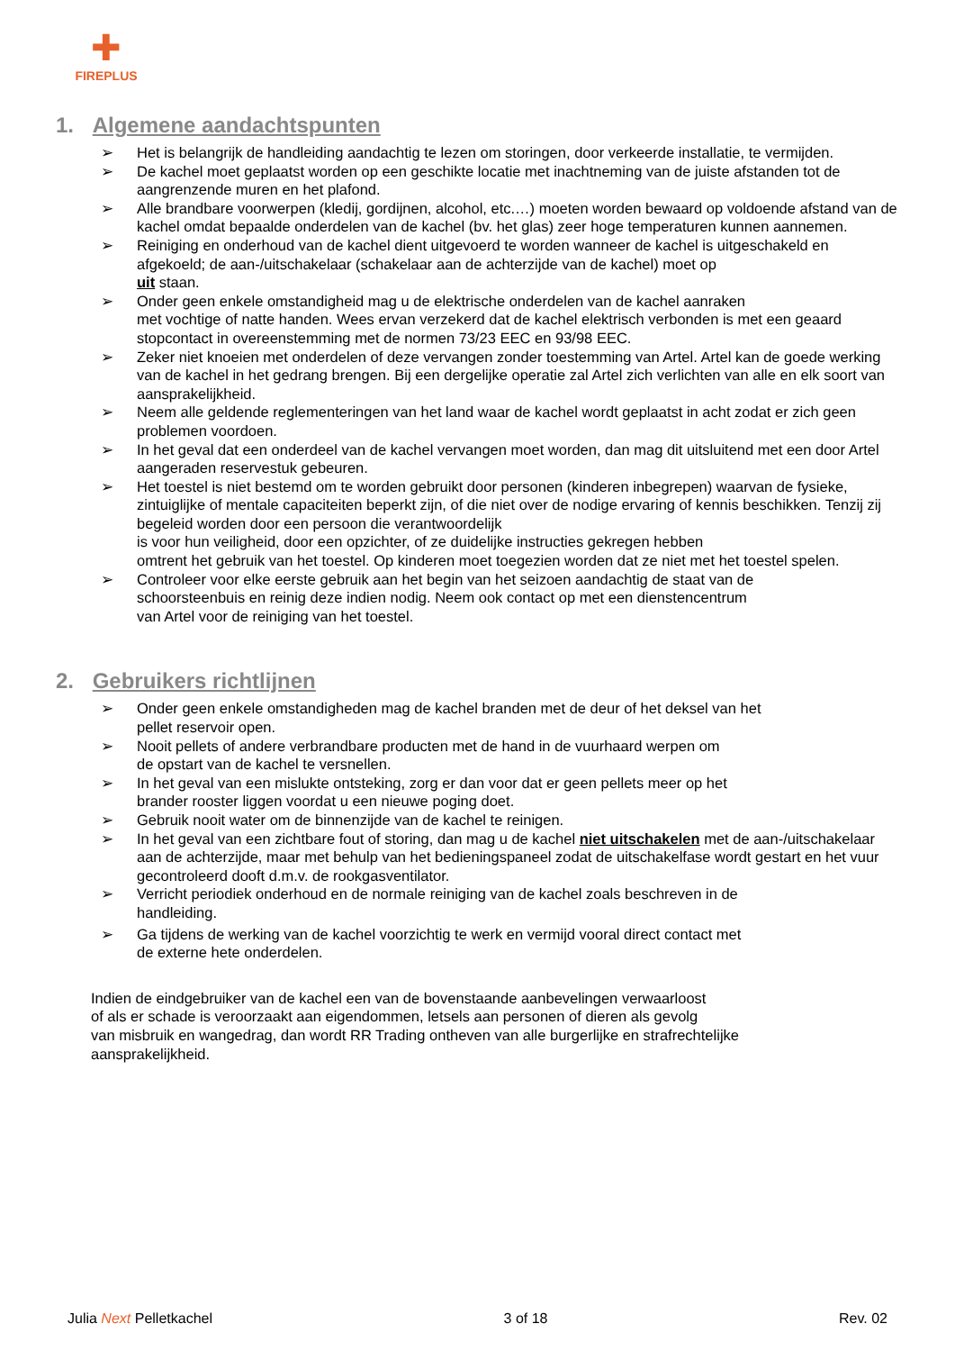✚
FIREPLUS
1. Algemene aandachtspunten
Het is belangrijk de handleiding aandachtig te lezen om storingen, door verkeerde installatie, te vermijden.
De kachel moet geplaatst worden op een geschikte locatie met inachtneming van de juiste afstanden tot de aangrenzende muren en het plafond.
Alle brandbare voorwerpen (kledij, gordijnen, alcohol, etc.…) moeten worden bewaard op voldoende afstand van de kachel omdat bepaalde onderdelen van de kachel (bv. het glas) zeer hoge temperaturen kunnen aannemen.
Reiniging en onderhoud van de kachel dient uitgevoerd te worden wanneer de kachel is uitgeschakeld en afgekoeld; de aan-/uitschakelaar (schakelaar aan de achterzijde van de kachel) moet op
uit staan.
Onder geen enkele omstandigheid mag u de elektrische onderdelen van de kachel aanraken
met vochtige of natte handen. Wees ervan verzekerd dat de kachel elektrisch verbonden is met een geaard stopcontact in overeenstemming met de normen 73/23 EEC en 93/98 EEC.
Zeker niet knoeien met onderdelen of deze vervangen zonder toestemming van Artel. Artel kan de goede werking van de kachel in het gedrang brengen. Bij een dergelijke operatie zal Artel zich verlichten van alle en elk soort van aansprakelijkheid.
Neem alle geldende reglementeringen van het land waar de kachel wordt geplaatst in acht zodat er zich geen problemen voordoen.
In het geval dat een onderdeel van de kachel vervangen moet worden, dan mag dit uitsluitend met een door Artel aangeraden reservestuk gebeuren.
Het toestel is niet bestemd om te worden gebruikt door personen (kinderen inbegrepen) waarvan de fysieke, zintuiglijke of mentale capaciteiten beperkt zijn, of die niet over de nodige ervaring of kennis beschikken. Tenzij zij begeleid worden door een persoon die verantwoordelijk
is voor hun veiligheid, door een opzichter, of ze duidelijke instructies gekregen hebben
omtrent het gebruik van het toestel. Op kinderen moet toegezien worden dat ze niet met het toestel spelen.
Controleer voor elke eerste gebruik aan het begin van het seizoen aandachtig de staat van de
schoorsteenbuis en reinig deze indien nodig. Neem ook contact op met een dienstencentrum
van Artel voor de reiniging van het toestel.
2. Gebruikers richtlijnen
Onder geen enkele omstandigheden mag de kachel branden met de deur of het deksel van het
pellet reservoir open.
Nooit pellets of andere verbrandbare producten met de hand in de vuurhaard werpen om
de opstart van de kachel te versnellen.
In het geval van een mislukte ontsteking, zorg er dan voor dat er geen pellets meer op het
brander rooster liggen voordat u een nieuwe poging doet.
Gebruik nooit water om de binnenzijde van de kachel te reinigen.
In het geval van een zichtbare fout of storing, dan mag u de kachel niet uitschakelen met de aan-/uitschakelaar aan de achterzijde, maar met behulp van het bedieningspaneel zodat de uitschakelfase wordt gestart en het vuur gecontroleerd dooft d.m.v. de rookgasventilator.
Verricht periodiek onderhoud en de normale reiniging van de kachel zoals beschreven in de
handleiding.
Ga tijdens de werking van de kachel voorzichtig te werk en vermijd vooral direct contact met
de externe hete onderdelen.
Indien de eindgebruiker van de kachel een van de bovenstaande aanbevelingen verwaarloost
of als er schade is veroorzaakt aan eigendommen, letsels aan personen of dieren als gevolg
van misbruik en wangedrag, dan wordt RR Trading ontheven van alle burgerlijke en strafrechtelijke
aansprakelijkheid.
Julia Next Pelletkachel 3 of 18 Rev. 02